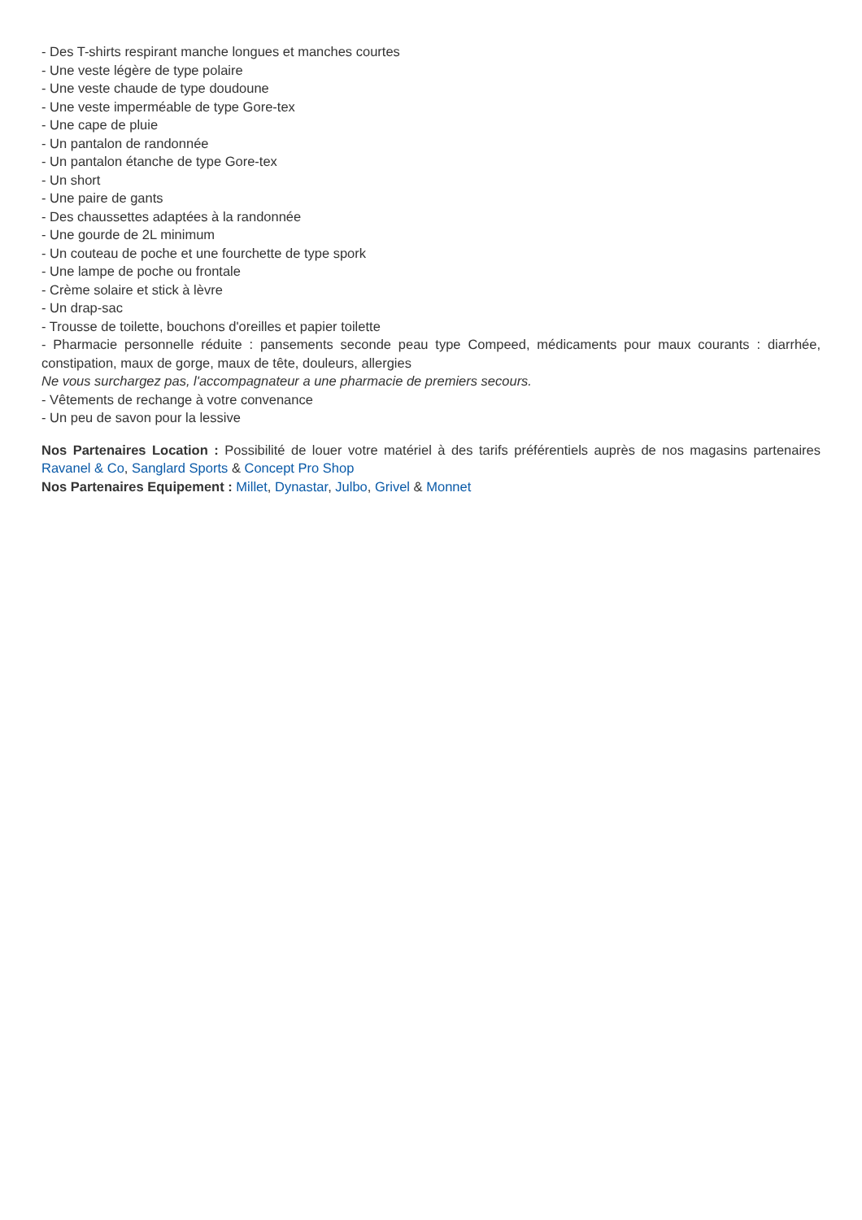- Des T-shirts respirant manche longues et manches courtes
- Une veste légère de type polaire
- Une veste chaude de type doudoune
- Une veste imperméable de type Gore-tex
- Une cape de pluie
- Un pantalon de randonnée
- Un pantalon étanche de type Gore-tex
- Un short
- Une paire de gants
- Des chaussettes adaptées à la randonnée
- Une gourde de 2L minimum
- Un couteau de poche et une fourchette de type spork
- Une lampe de poche ou frontale
- Crème solaire et stick à lèvre
- Un drap-sac
- Trousse de toilette, bouchons d'oreilles et papier toilette
- Pharmacie personnelle réduite : pansements seconde peau type Compeed, médicaments pour maux courants : diarrhée, constipation, maux de gorge, maux de tête, douleurs, allergies
Ne vous surchargez pas, l'accompagnateur a une pharmacie de premiers secours.
- Vêtements de rechange à votre convenance
- Un peu de savon pour la lessive
Nos Partenaires Location : Possibilité de louer votre matériel à des tarifs préférentiels auprès de nos magasins partenaires Ravanel & Co, Sanglard Sports & Concept Pro Shop
Nos Partenaires Equipement : Millet, Dynastar, Julbo, Grivel & Monnet